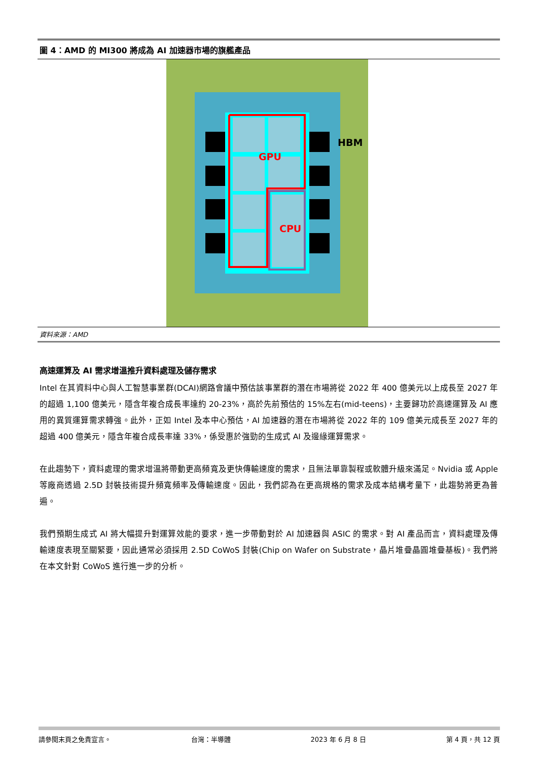圖 4：AMD 的 MI300 將成為 AI 加速器市場的旗艦產品
GPU
CPU
HBM
資料來源：AMD
高速運算及 AI 需求增溫推升資料處理及儲存需求
Intel 在其資料中心與人工智慧事業群(DCAI)網路會議中預估該事業群的潛在市場將從 2022 年 400 億美元以上成長至 2027 年的超過 1,100 億美元，隱含年複合成長率達約 20-23%，高於先前預估的 15%左右(mid-teens)，主要歸功於高速運算及 AI 應用的異質運算需求轉強。此外，正如 Intel 及本中心預估，AI 加速器的潛在市場將從 2022 年的 109 億美元成長至 2027 年的超過 400 億美元，隱含年複合成長率達 33%，係受惠於強勁的生成式 AI 及邊緣運算需求。
在此趨勢下，資料處理的需求增溫將帶動更高頻寬及更快傳輸速度的需求，且無法單靠製程或軟體升級來滿足。Nvidia 或 Apple 等廠商透過 2.5D 封裝技術提升頻寬頻率及傳輸速度。因此，我們認為在更高規格的需求及成本結構考量下，此趨勢將更為普遍。
我們預期生成式 AI 將大幅提升對運算效能的要求，進一步帶動對於 AI 加速器與 ASIC 的需求。對 AI 產品而言，資料處理及傳輸速度表現至關緊要，因此通常必須採用 2.5D CoWoS 封裝(Chip on Wafer on Substrate，晶片堆疊晶圓堆疊基板)。我們將在本文針對 CoWoS 進行進一步的分析。
請參閱末頁之免責宣言。 台灣：半導體 2023 年 6 月 8 日 第 4 頁，共 12 頁